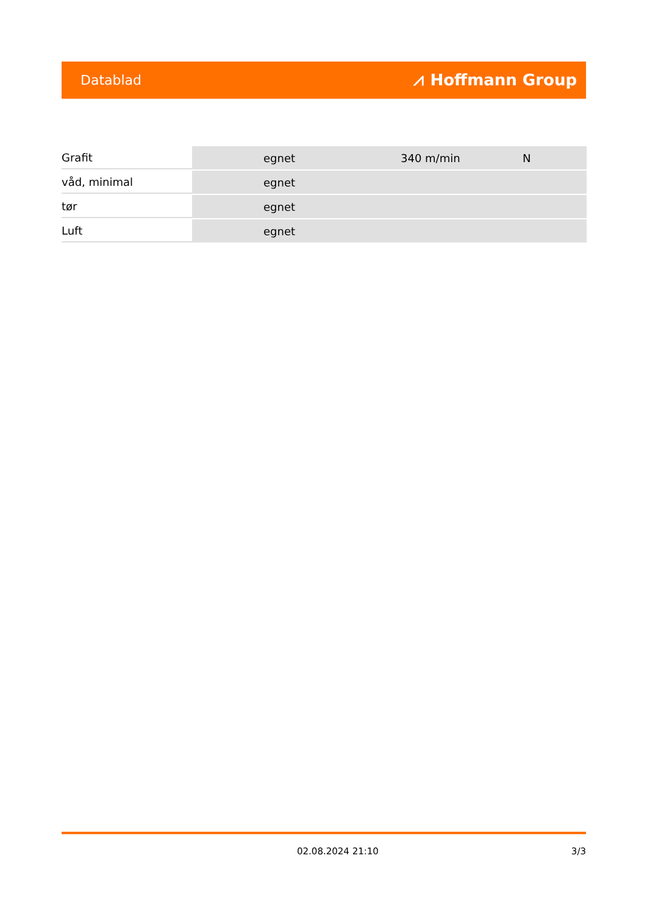Datablad ⩘ Hoffmann Group
| Grafit | | egnet | 340 m/min | N |
| våd, minimal | | egnet | | |
| tør | | egnet | | |
| Luft | | egnet | | |
02.08.2024 21:10 3/3